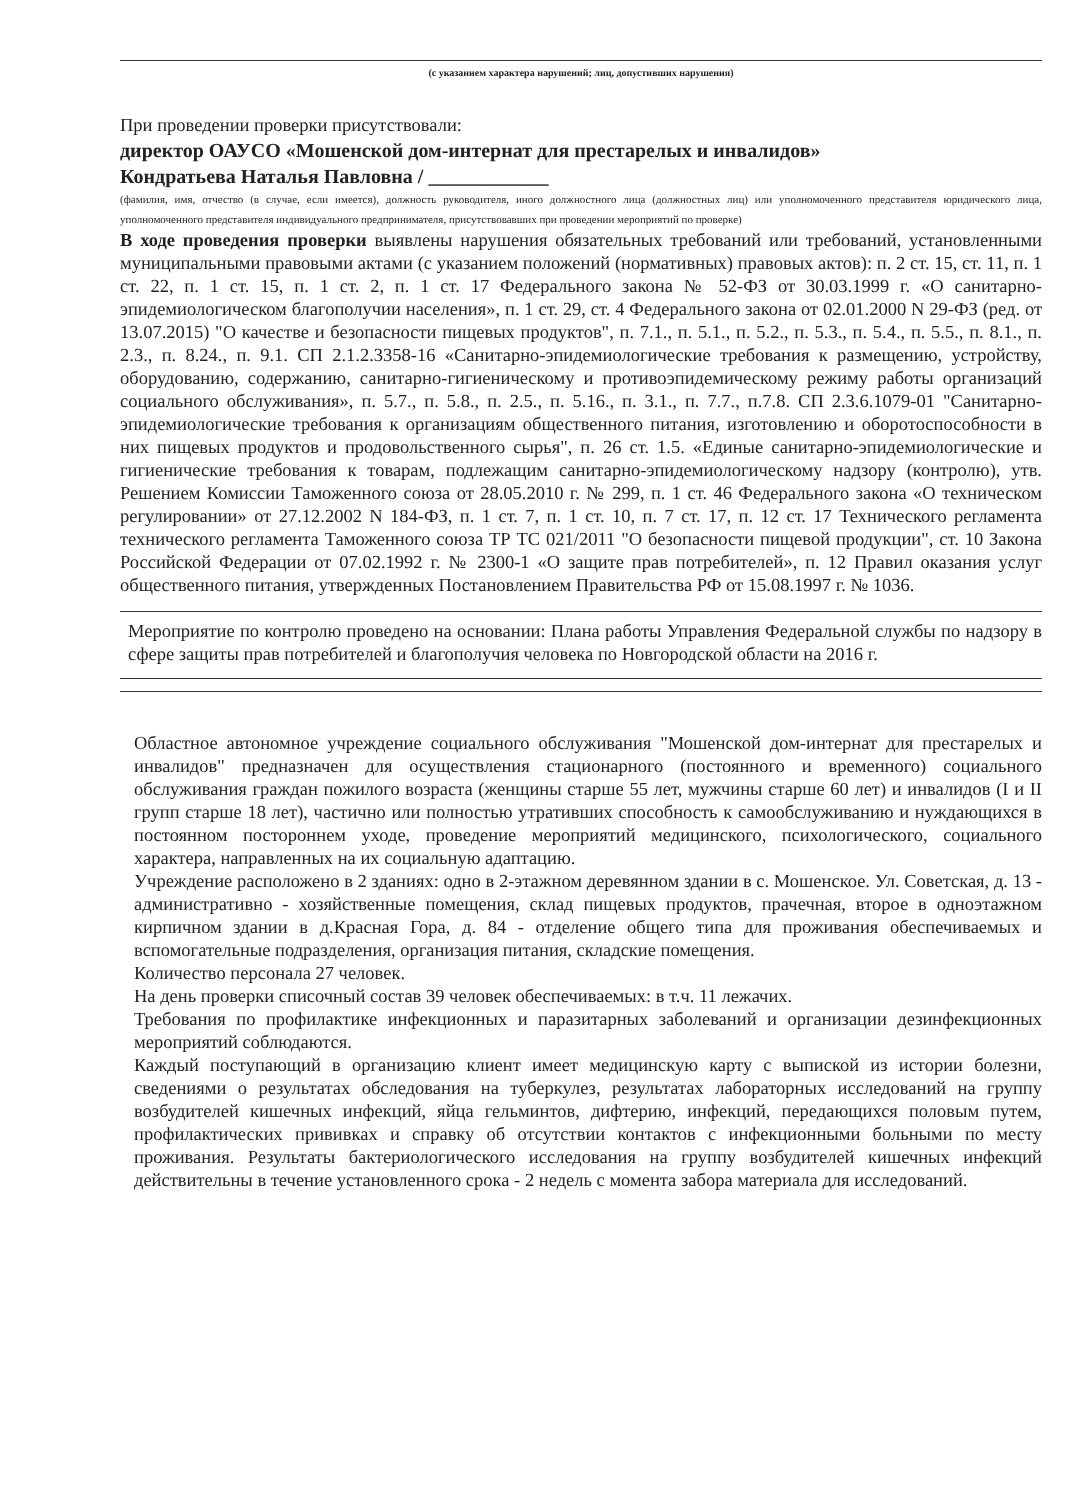(с указанием характера нарушений; лиц, допустивших нарушения)
При проведении проверки присутствовали:
директор ОАУСО «Мошенской дом-интернат для престарелых и инвалидов»
Кондратьева Наталья Павловна / ____________
(фамилия, имя, отчество (в случае, если имеется), должность руководителя, иного должностного лица (должностных лиц) или уполномоченного представителя юридического лица, уполномоченного представителя индивидуального предпринимателя, присутствовавших при проведении мероприятий по проверке)
В ходе проведения проверки выявлены нарушения обязательных требований или требований, установленными муниципальными правовыми актами (с указанием положений (нормативных) правовых актов): п. 2 ст. 15, ст. 11, п. 1 ст. 22, п. 1 ст. 15, п. 1 ст. 2, п. 1 ст. 17 Федерального закона № 52-ФЗ от 30.03.1999 г. «О санитарно-эпидемиологическом благополучии населения», п. 1 ст. 29, ст. 4 Федерального закона от 02.01.2000 N 29-ФЗ (ред. от 13.07.2015) "О качестве и безопасности пищевых продуктов", п. 7.1., п. 5.1., п. 5.2., п. 5.3., п. 5.4., п. 5.5., п. 8.1., п. 2.3., п. 8.24., п. 9.1. СП 2.1.2.3358-16 «Санитарно-эпидемиологические требования к размещению, устройству, оборудованию, содержанию, санитарно-гигиеническому и противоэпидемическому режиму работы организаций социального обслуживания», п. 5.7., п. 5.8., п. 2.5., п. 5.16., п. 3.1., п. 7.7., п.7.8. СП 2.3.6.1079-01 "Санитарно-эпидемиологические требования к организациям общественного питания, изготовлению и оборотоспособности в них пищевых продуктов и продовольственного сырья", п. 26 ст. 1.5. «Единые санитарно-эпидемиологические и гигиенические требования к товарам, подлежащим санитарно-эпидемиологическому надзору (контролю), утв. Решением Комиссии Таможенного союза от 28.05.2010 г. № 299, п. 1 ст. 46 Федерального закона «О техническом регулировании» от 27.12.2002 N 184-ФЗ, п. 1 ст. 7, п. 1 ст. 10, п. 7 ст. 17, п. 12 ст. 17 Технического регламента технического регламента Таможенного союза ТР ТС 021/2011 "О безопасности пищевой продукции", ст. 10 Закона Российской Федерации от 07.02.1992 г. № 2300-1 «О защите прав потребителей», п. 12 Правил оказания услуг общественного питания, утвержденных Постановлением Правительства РФ от 15.08.1997 г. № 1036.
Мероприятие по контролю проведено на основании: Плана работы Управления Федеральной службы по надзору в сфере защиты прав потребителей и благополучия человека по Новгородской области на 2016 г.
Областное автономное учреждение социального обслуживания "Мошенской дом-интернат для престарелых и инвалидов" предназначен для осуществления стационарного (постоянного и временного) социального обслуживания граждан пожилого возраста (женщины старше 55 лет, мужчины старше 60 лет) и инвалидов (I и II групп старше 18 лет), частично или полностью утративших способность к самообслуживанию и нуждающихся в постоянном постороннем уходе, проведение мероприятий медицинского, психологического, социального характера, направленных на их социальную адаптацию.
Учреждение расположено в 2 зданиях: одно в 2-этажном деревянном здании в с. Мошенское. Ул. Советская, д. 13 - административно - хозяйственные помещения, склад пищевых продуктов, прачечная, второе в одноэтажном кирпичном здании в д.Красная Гора, д. 84 - отделение общего типа для проживания обеспечиваемых и вспомогательные подразделения, организация питания, складские помещения.
Количество персонала 27 человек.
На день проверки списочный состав 39 человек обеспечиваемых: в т.ч. 11 лежачих.
Требования по профилактике инфекционных и паразитарных заболеваний и организации дезинфекционных мероприятий соблюдаются.
Каждый поступающий в организацию клиент имеет медицинскую карту с выпиской из истории болезни, сведениями о результатах обследования на туберкулез, результатах лабораторных исследований на группу возбудителей кишечных инфекций, яйца гельминтов, дифтерию, инфекций, передающихся половым путем, профилактических прививках и справку об отсутствии контактов с инфекционными больными по месту проживания. Результаты бактериологического исследования на группу возбудителей кишечных инфекций действительны в течение установленного срока - 2 недель с момента забора материала для исследований.